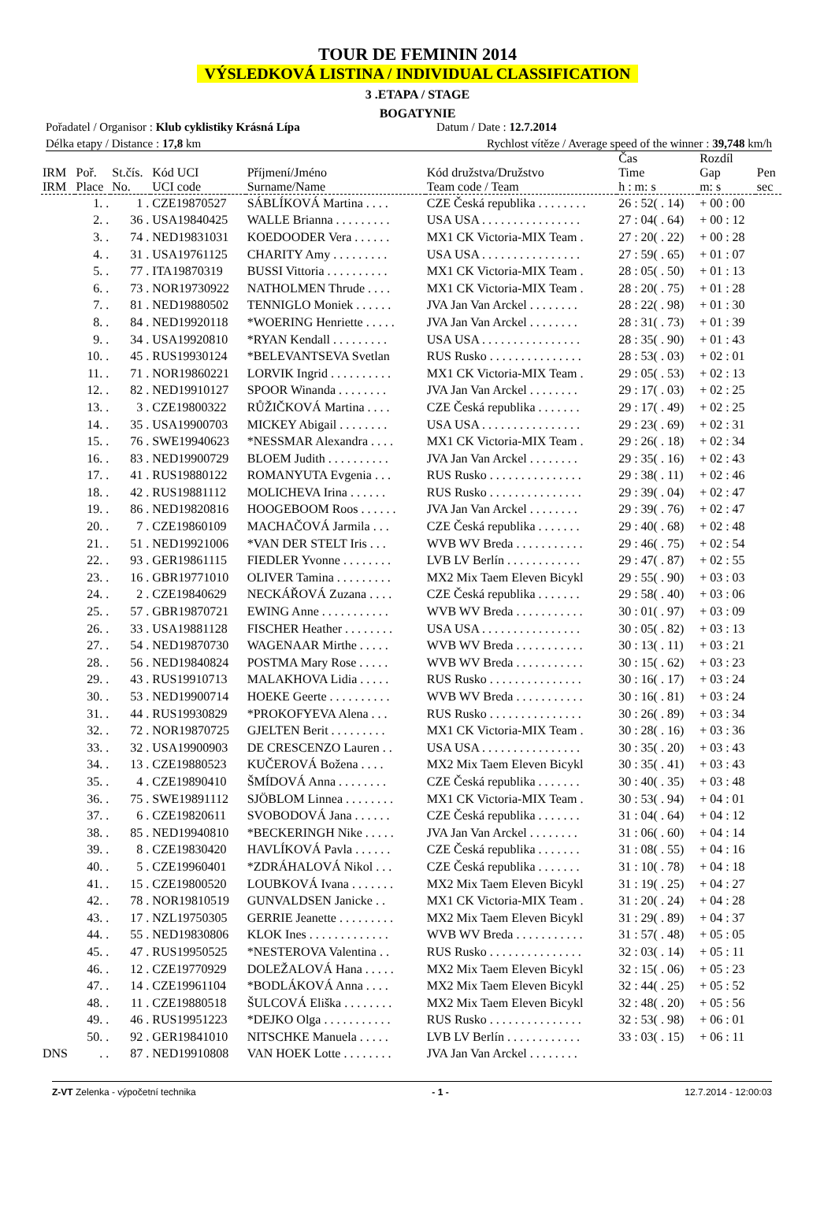TOUR DE FEMININ 2014
VÝSLEDKOVÁ LISTINA / INDIVIDUAL CLASSIFICATION
3 .ETAPA / STAGE
BOGATYNIE
Pořadatel / Organisor : Klub cyklistiky Krásná Lípa
Datum / Date : 12.7.2014
Délka etapy / Distance : 17,8 km
Rychlost vítěze / Average speed of the winner : 39,748 km/h
| IRM IRM | Poř. Place | St.čís. No. | Kód UCI UCI code | Příjmení/Jméno Surname/Name | Kód družstva/Družstvo Team code / Team | Čas Time h : m: s | Rozdíl Gap m: s | Pen sec |
| --- | --- | --- | --- | --- | --- | --- | --- | --- |
| | 1. . | 1 . | CZE19870527 | SÁBLÍKOVÁ Martina . . . . | CZE Česká republika . . . . . . . . | 26 : 52( . 14) | + 00 : 00 | |
| | 2. . | 36 . | USA19840425 | WALLE Brianna . . . . . . . . . | USA USA . . . . . . . . . . . . . . . . | 27 : 04( . 64) | + 00 : 12 | |
| | 3. . | 74 . | NED19831031 | KOEDOODER Vera . . . . . . | MX1 CK Victoria-MIX Team . | 27 : 20( . 22) | + 00 : 28 | |
| | 4. . | 31 . | USA19761125 | CHARITY Amy . . . . . . . . . | USA USA . . . . . . . . . . . . . . . . | 27 : 59( . 65) | + 01 : 07 | |
| | 5. . | 77 . | ITA19870319 | BUSSI Vittoria . . . . . . . . . . | MX1 CK Victoria-MIX Team . | 28 : 05( . 50) | + 01 : 13 | |
| | 6. . | 73 . | NOR19730922 | NATHOLMEN Thrude . . . . | MX1 CK Victoria-MIX Team . | 28 : 20( . 75) | + 01 : 28 | |
| | 7. . | 81 . | NED19880502 | TENNIGLO Moniek . . . . . . | JVA Jan Van Arckel . . . . . . . . | 28 : 22( . 98) | + 01 : 30 | |
| | 8. . | 84 . | NED19920118 | *WOERING Henriette . . . . . | JVA Jan Van Arckel . . . . . . . . | 28 : 31( . 73) | + 01 : 39 | |
| | 9. . | 34 . | USA19920810 | *RYAN Kendall . . . . . . . . . | USA USA . . . . . . . . . . . . . . . . | 28 : 35( . 90) | + 01 : 43 | |
| | 10. . | 45 . | RUS19930124 | *BELEVANTSEVA Svetlan | RUS Rusko . . . . . . . . . . . . . . . | 28 : 53( . 03) | + 02 : 01 | |
| | 11. . | 71 . | NOR19860221 | LORVIK Ingrid . . . . . . . . . . | MX1 CK Victoria-MIX Team . | 29 : 05( . 53) | + 02 : 13 | |
| | 12. . | 82 . | NED19910127 | SPOOR Winanda . . . . . . . . | JVA Jan Van Arckel . . . . . . . . | 29 : 17( . 03) | + 02 : 25 | |
| | 13. . | 3 . | CZE19800322 | RŮŽIČKOVÁ Martina . . . . | CZE Česká republika . . . . . . . | 29 : 17( . 49) | + 02 : 25 | |
| | 14. . | 35 . | USA19900703 | MICKEY Abigail . . . . . . . . | USA USA . . . . . . . . . . . . . . . . | 29 : 23( . 69) | + 02 : 31 | |
| | 15. . | 76 . | SWE19940623 | *NESSMAR Alexandra . . . . | MX1 CK Victoria-MIX Team . | 29 : 26( . 18) | + 02 : 34 | |
| | 16. . | 83 . | NED19900729 | BLOEM Judith . . . . . . . . . . | JVA Jan Van Arckel . . . . . . . . | 29 : 35( . 16) | + 02 : 43 | |
| | 17. . | 41 . | RUS19880122 | ROMANYUTA Evgenia . . . | RUS Rusko . . . . . . . . . . . . . . . | 29 : 38( . 11) | + 02 : 46 | |
| | 18. . | 42 . | RUS19881112 | MOLICHEVA Irina . . . . . . | RUS Rusko . . . . . . . . . . . . . . . | 29 : 39( . 04) | + 02 : 47 | |
| | 19. . | 86 . | NED19820816 | HOOGEBOOM Roos . . . . . . | JVA Jan Van Arckel . . . . . . . . | 29 : 39( . 76) | + 02 : 47 | |
| | 20. . | 7 . | CZE19860109 | MACHAČOVÁ Jarmila . . . | CZE Česká republika . . . . . . . | 29 : 40( . 68) | + 02 : 48 | |
| | 21. . | 51 . | NED19921006 | *VAN DER STELT Iris . . . | WVB WV Breda . . . . . . . . . . . | 29 : 46( . 75) | + 02 : 54 | |
| | 22. . | 93 . | GER19861115 | FIEDLER Yvonne . . . . . . . . | LVB LV Berlín . . . . . . . . . . . . | 29 : 47( . 87) | + 02 : 55 | |
| | 23. . | 16 . | GBR19771010 | OLIVER Tamina . . . . . . . . . | MX2 Mix Taem Eleven Bicykl | 29 : 55( . 90) | + 03 : 03 | |
| | 24. . | 2 . | CZE19840629 | NECKÁŘOVÁ Zuzana . . . . | CZE Česká republika . . . . . . . | 29 : 58( . 40) | + 03 : 06 | |
| | 25. . | 57 . | GBR19870721 | EWING Anne . . . . . . . . . . . | WVB WV Breda . . . . . . . . . . . | 30 : 01( . 97) | + 03 : 09 | |
| | 26. . | 33 . | USA19881128 | FISCHER Heather . . . . . . . . | USA USA . . . . . . . . . . . . . . . . | 30 : 05( . 82) | + 03 : 13 | |
| | 27. . | 54 . | NED19870730 | WAGENAAR Mirthe . . . . . | WVB WV Breda . . . . . . . . . . . | 30 : 13( . 11) | + 03 : 21 | |
| | 28. . | 56 . | NED19840824 | POSTMA Mary Rose . . . . . | WVB WV Breda . . . . . . . . . . . | 30 : 15( . 62) | + 03 : 23 | |
| | 29. . | 43 . | RUS19910713 | MALAKHOVA Lidia . . . . . | RUS Rusko . . . . . . . . . . . . . . . | 30 : 16( . 17) | + 03 : 24 | |
| | 30. . | 53 . | NED19900714 | HOEKE Geerte . . . . . . . . . . | WVB WV Breda . . . . . . . . . . . | 30 : 16( . 81) | + 03 : 24 | |
| | 31. . | 44 . | RUS19930829 | *PROKOFYEVA Alena . . . | RUS Rusko . . . . . . . . . . . . . . . | 30 : 26( . 89) | + 03 : 34 | |
| | 32. . | 72 . | NOR19870725 | GJELTEN Berit . . . . . . . . . | MX1 CK Victoria-MIX Team . | 30 : 28( . 16) | + 03 : 36 | |
| | 33. . | 32 . | USA19900903 | DE CRESCENZO Lauren . . | USA USA . . . . . . . . . . . . . . . . | 30 : 35( . 20) | + 03 : 43 | |
| | 34. . | 13 . | CZE19880523 | KUČEROVÁ Božena . . . . | MX2 Mix Taem Eleven Bicykl | 30 : 35( . 41) | + 03 : 43 | |
| | 35. . | 4 . | CZE19890410 | ŠMÍDOVÁ Anna . . . . . . . . | CZE Česká republika . . . . . . . | 30 : 40( . 35) | + 03 : 48 | |
| | 36. . | 75 . | SWE19891112 | SJÖBLOM Linnea . . . . . . . . | MX1 CK Victoria-MIX Team . | 30 : 53( . 94) | + 04 : 01 | |
| | 37. . | 6 . | CZE19820611 | SVOBODOVÁ Jana . . . . . . | CZE Česká republika . . . . . . . | 31 : 04( . 64) | + 04 : 12 | |
| | 38. . | 85 . | NED19940810 | *BECKERINGH Nike . . . . . | JVA Jan Van Arckel . . . . . . . . | 31 : 06( . 60) | + 04 : 14 | |
| | 39. . | 8 . | CZE19830420 | HAVLÍKOVÁ Pavla . . . . . . | CZE Česká republika . . . . . . . | 31 : 08( . 55) | + 04 : 16 | |
| | 40. . | 5 . | CZE19960401 | *ZDRÁHALOVÁ Nikol . . . | CZE Česká republika . . . . . . . | 31 : 10( . 78) | + 04 : 18 | |
| | 41. . | 15 . | CZE19800520 | LOUBKOVÁ Ivana . . . . . . . | MX2 Mix Taem Eleven Bicykl | 31 : 19( . 25) | + 04 : 27 | |
| | 42. . | 78 . | NOR19810519 | GUNVALDSEN Janicke . . | MX1 CK Victoria-MIX Team . | 31 : 20( . 24) | + 04 : 28 | |
| | 43. . | 17 . | NZL19750305 | GERRIE Jeanette . . . . . . . . . | MX2 Mix Taem Eleven Bicykl | 31 : 29( . 89) | + 04 : 37 | |
| | 44. . | 55 . | NED19830806 | KLOK Ines . . . . . . . . . . . . . | WVB WV Breda . . . . . . . . . . . | 31 : 57( . 48) | + 05 : 05 | |
| | 45. . | 47 . | RUS19950525 | *NESTEROVA Valentina . . | RUS Rusko . . . . . . . . . . . . . . . | 32 : 03( . 14) | + 05 : 11 | |
| | 46. . | 12 . | CZE19770929 | DOLEŽALOVÁ Hana . . . . . | MX2 Mix Taem Eleven Bicykl | 32 : 15( . 06) | + 05 : 23 | |
| | 47. . | 14 . | CZE19961104 | *BODLÁKOVÁ Anna . . . . | MX2 Mix Taem Eleven Bicykl | 32 : 44( . 25) | + 05 : 52 | |
| | 48. . | 11 . | CZE19880518 | ŠULCOVÁ Eliška . . . . . . . . | MX2 Mix Taem Eleven Bicykl | 32 : 48( . 20) | + 05 : 56 | |
| | 49. . | 46 . | RUS19951223 | *DEJKO Olga . . . . . . . . . . . | RUS Rusko . . . . . . . . . . . . . . . | 32 : 53( . 98) | + 06 : 01 | |
| | 50. . | 92 . | GER19841010 | NITSCHKE Manuela . . . . . | LVB LV Berlín . . . . . . . . . . . . | 33 : 03( . 15) | + 06 : 11 | |
| DNS | . . | 87 . | NED19910808 | VAN HOEK Lotte . . . . . . . . | JVA Jan Van Arckel . . . . . . . . | | | |
Z-VT Zelenka - výpočetní technika - 1 - 12.7.2014 - 12:00:03